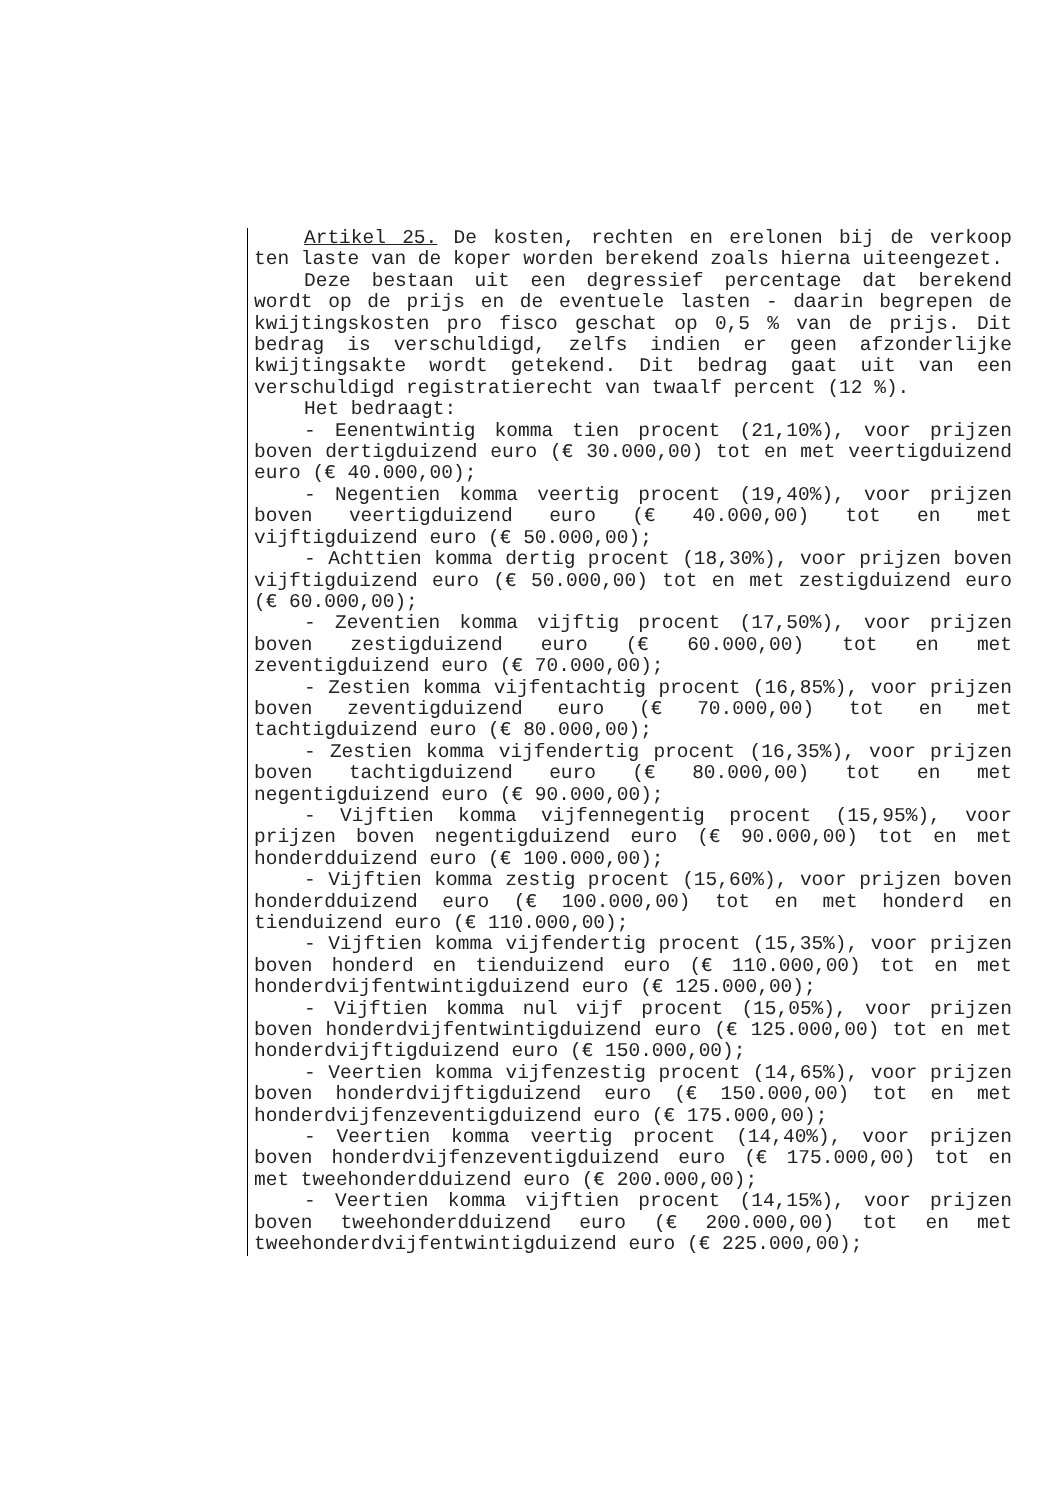Artikel 25. De kosten, rechten en erelonen bij de verkoop ten laste van de koper worden berekend zoals hierna uiteengezet.
Deze bestaan uit een degressief percentage dat berekend wordt op de prijs en de eventuele lasten - daarin begrepen de kwijtingskosten pro fisco geschat op 0,5 % van de prijs. Dit bedrag is verschuldigd, zelfs indien er geen afzonderlijke kwijtingsakte wordt getekend. Dit bedrag gaat uit van een verschuldigd registratierecht van twaalf percent (12 %).
Het bedraagt:
- Eenentwintig komma tien procent (21,10%), voor prijzen boven dertigduizend euro (€ 30.000,00) tot en met veertigduizend euro (€ 40.000,00);
- Negentien komma veertig procent (19,40%), voor prijzen boven veertigduizend euro (€ 40.000,00) tot en met vijftigduizend euro (€ 50.000,00);
- Achttien komma dertig procent (18,30%), voor prijzen boven vijftigduizend euro (€ 50.000,00) tot en met zestigduizend euro (€ 60.000,00);
- Zeventien komma vijftig procent (17,50%), voor prijzen boven zestigduizend euro (€ 60.000,00) tot en met zeventigduizend euro (€ 70.000,00);
- Zestien komma vijfentachtig procent (16,85%), voor prijzen boven zeventigduizend euro (€ 70.000,00) tot en met tachtigduizend euro (€ 80.000,00);
- Zestien komma vijfendertig procent (16,35%), voor prijzen boven tachtigduizend euro (€ 80.000,00) tot en met negentigduizend euro (€ 90.000,00);
- Vijftien komma vijfennegentig procent (15,95%), voor prijzen boven negentigduizend euro (€ 90.000,00) tot en met honderdduizend euro (€ 100.000,00);
- Vijftien komma zestig procent (15,60%), voor prijzen boven honderdduizend euro (€ 100.000,00) tot en met honderd en tienduizend euro (€ 110.000,00);
- Vijftien komma vijfendertig procent (15,35%), voor prijzen boven honderd en tienduizend euro (€ 110.000,00) tot en met honderdvijfentwintigduizend euro (€ 125.000,00);
- Vijftien komma nul vijf procent (15,05%), voor prijzen boven honderdvijfentwintigduizend euro (€ 125.000,00) tot en met honderdvijftigduizend euro (€ 150.000,00);
- Veertien komma vijfenzestig procent (14,65%), voor prijzen boven honderdvijftigduizend euro (€ 150.000,00) tot en met honderdvijfenzeventigduizend euro (€ 175.000,00);
- Veertien komma veertig procent (14,40%), voor prijzen boven honderdvijfenzeventigduizend euro (€ 175.000,00) tot en met tweehonderdduizend euro (€ 200.000,00);
- Veertien komma vijftien procent (14,15%), voor prijzen boven tweehonderdduizend euro (€ 200.000,00) tot en met tweehonderdvijfentwintigduizend euro (€ 225.000,00);